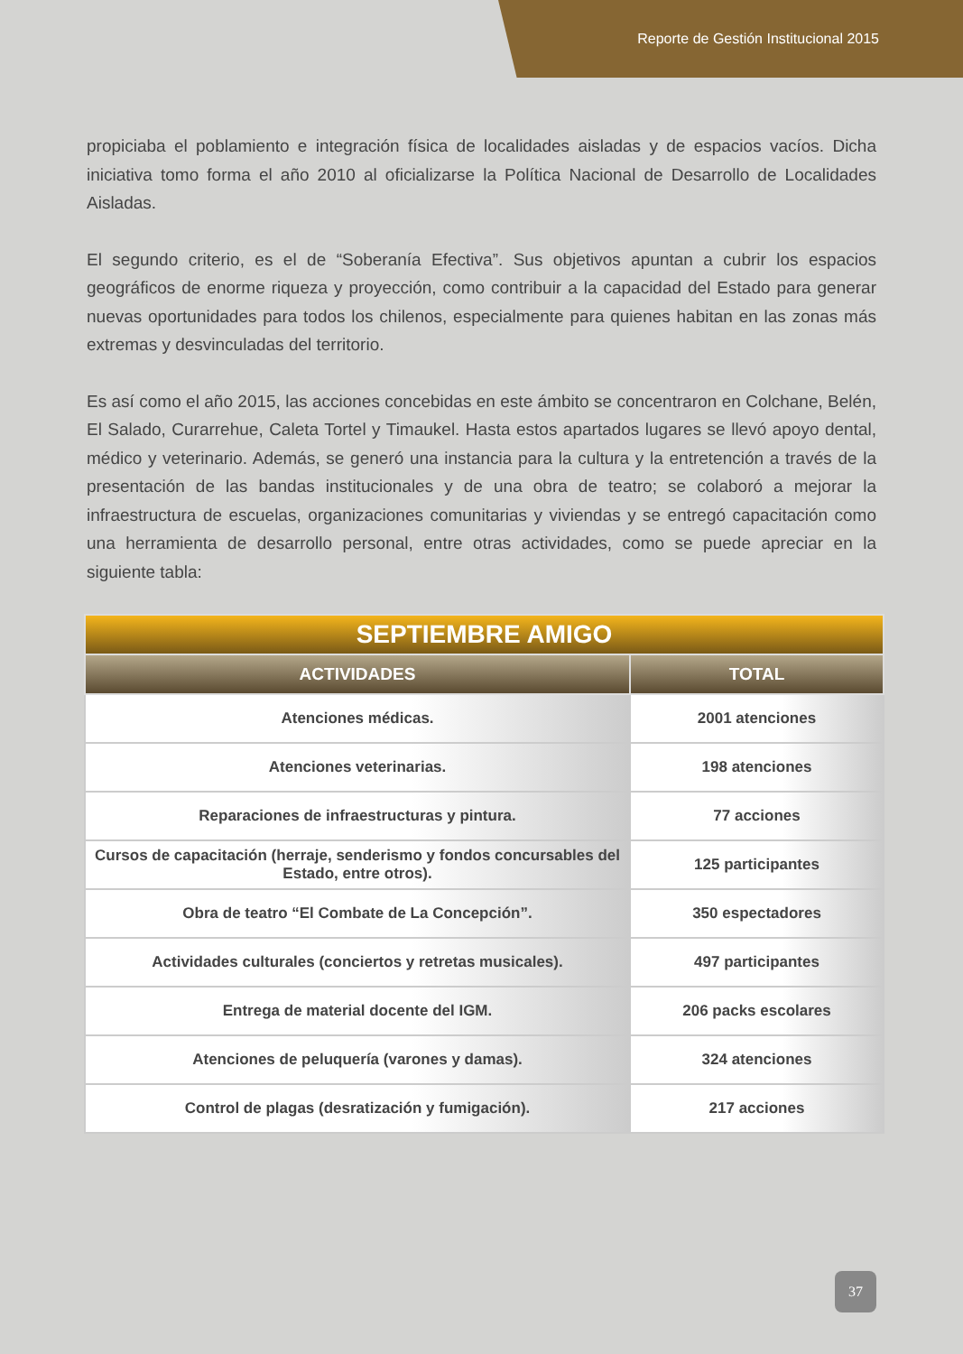Reporte de Gestión Institucional 2015
propiciaba el poblamiento e integración física de localidades aisladas y de espacios vacíos. Dicha iniciativa tomo forma el año 2010 al oficializarse la Política Nacional de Desarrollo de Localidades Aisladas.
El segundo criterio, es el de “Soberanía Efectiva”. Sus objetivos apuntan a cubrir los espacios geográficos de enorme riqueza y proyección, como contribuir a la capacidad del Estado para generar nuevas oportunidades para todos los chilenos, especialmente para quienes habitan en las zonas más extremas y desvinculadas del territorio.
Es así como el año 2015, las acciones concebidas en este ámbito se concentraron en Colchane, Belén, El Salado, Curarrehue, Caleta Tortel y Timaukel. Hasta estos apartados lugares se llevó apoyo dental, médico y veterinario. Además, se generó una instancia para la cultura y la entretención a través de la presentación de las bandas institucionales y de una obra de teatro; se colaboró a mejorar la infraestructura de escuelas, organizaciones comunitarias y viviendas y se entregó capacitación como una herramienta de desarrollo personal, entre otras actividades, como se puede apreciar en la siguiente tabla:
| SEPTIEMBRE AMIGO | |
| --- | --- |
| ACTIVIDADES | TOTAL |
| Atenciones médicas. | 2001 atenciones |
| Atenciones veterinarias. | 198 atenciones |
| Reparaciones de infraestructuras y pintura. | 77 acciones |
| Cursos de capacitación (herraje, senderismo y fondos concursables del Estado, entre otros). | 125 participantes |
| Obra de teatro “El Combate de La Concepción”. | 350 espectadores |
| Actividades culturales (conciertos y retretas musicales). | 497 participantes |
| Entrega de material docente del IGM. | 206 packs escolares |
| Atenciones de peluquería (varones y damas). | 324 atenciones |
| Control de plagas (desratización y fumigación). | 217 acciones |
37